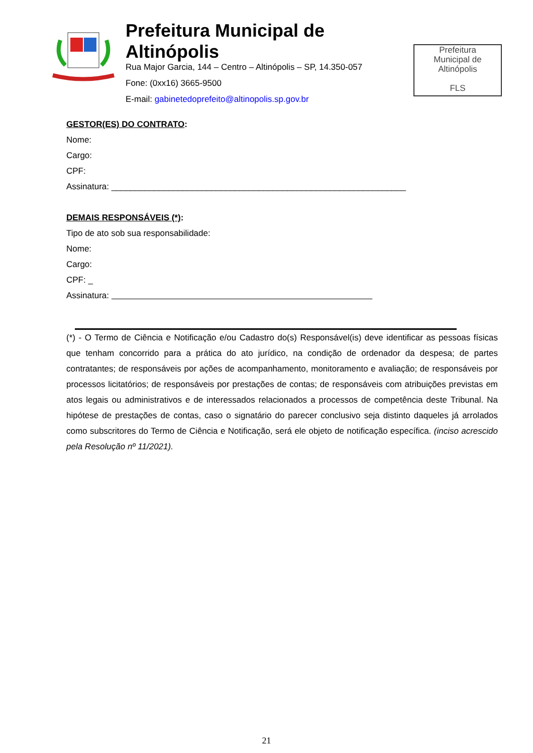Prefeitura Municipal de Altinópolis
Rua Major Garcia, 144 – Centro – Altinópolis – SP, 14.350-057
Fone: (0xx16) 3665-9500
E-mail: gabinetedoprefeito@altinopolis.sp.gov.br
Prefeitura
Municipal de
Altinópolis
FLS
GESTOR(ES) DO CONTRATO:
Nome:
Cargo:
CPF:
Assinatura: ______________________________________________________________
DEMAIS RESPONSÁVEIS (*):
Tipo de ato sob sua responsabilidade:
Nome:
Cargo:
CPF: _
Assinatura:
(*) - O Termo de Ciência e Notificação e/ou Cadastro do(s) Responsável(is) deve identificar as pessoas físicas que tenham concorrido para a prática do ato jurídico, na condição de ordenador da despesa; de partes contratantes; de responsáveis por ações de acompanhamento, monitoramento e avaliação; de responsáveis por processos licitatórios; de responsáveis por prestações de contas; de responsáveis com atribuições previstas em atos legais ou administrativos e de interessados relacionados a processos de competência deste Tribunal. Na hipótese de prestações de contas, caso o signatário do parecer conclusivo seja distinto daqueles já arrolados como subscritores do Termo de Ciência e Notificação, será ele objeto de notificação específica. (inciso acrescido pela Resolução nº 11/2021).
21